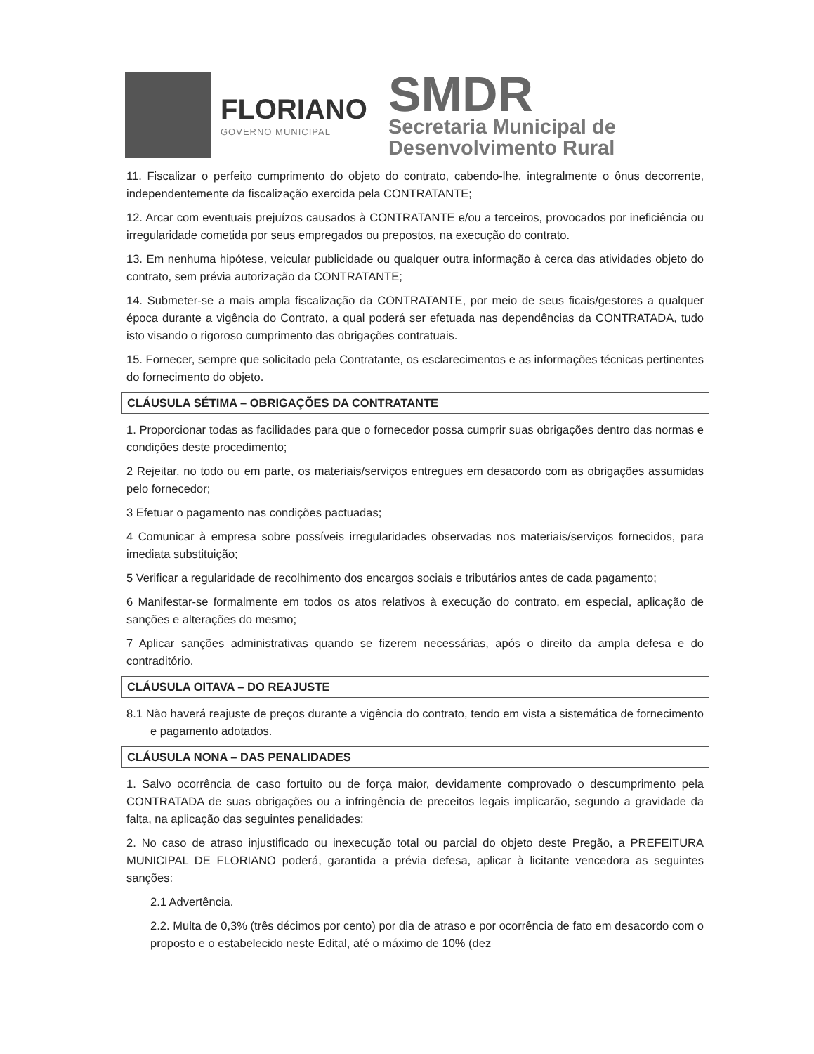FLORIANO
GOVERNO MUNICIPAL
SMDR
Secretaria Municipal de
Desenvolvimento Rural
11. Fiscalizar o perfeito cumprimento do objeto do contrato, cabendo-lhe, integralmente o ônus decorrente, independentemente da fiscalização exercida pela CONTRATANTE;
12. Arcar com eventuais prejuízos causados à CONTRATANTE e/ou a terceiros, provocados por ineficiência ou irregularidade cometida por seus empregados ou prepostos, na execução do contrato.
13. Em nenhuma hipótese, veicular publicidade ou qualquer outra informação à cerca das atividades objeto do contrato, sem prévia autorização da CONTRATANTE;
14. Submeter-se a mais ampla fiscalização da CONTRATANTE, por meio de seus ficais/gestores a qualquer época durante a vigência do Contrato, a qual poderá ser efetuada nas dependências da CONTRATADA, tudo isto visando o rigoroso cumprimento das obrigações contratuais.
15. Fornecer, sempre que solicitado pela Contratante, os esclarecimentos e as informações técnicas pertinentes do fornecimento do objeto.
CLÁUSULA SÉTIMA – OBRIGAÇÕES DA CONTRATANTE
1. Proporcionar todas as facilidades para que o fornecedor possa cumprir suas obrigações dentro das normas e condições deste procedimento;
2 Rejeitar, no todo ou em parte, os materiais/serviços entregues em desacordo com as obrigações assumidas pelo fornecedor;
3 Efetuar o pagamento nas condições pactuadas;
4 Comunicar à empresa sobre possíveis irregularidades observadas nos materiais/serviços fornecidos, para imediata substituição;
5 Verificar a regularidade de recolhimento dos encargos sociais e tributários antes de cada pagamento;
6 Manifestar-se formalmente em todos os atos relativos à execução do contrato, em especial, aplicação de sanções e alterações do mesmo;
7 Aplicar sanções administrativas quando se fizerem necessárias, após o direito da ampla defesa e do contraditório.
CLÁUSULA OITAVA – DO REAJUSTE
8.1 Não haverá reajuste de preços durante a vigência do contrato, tendo em vista a sistemática de fornecimento e pagamento adotados.
CLÁUSULA NONA – DAS PENALIDADES
1. Salvo ocorrência de caso fortuito ou de força maior, devidamente comprovado o descumprimento pela CONTRATADA de suas obrigações ou a infringência de preceitos legais implicarão, segundo a gravidade da falta, na aplicação das seguintes penalidades:
2. No caso de atraso injustificado ou inexecução total ou parcial do objeto deste Pregão, a PREFEITURA MUNICIPAL DE FLORIANO poderá, garantida a prévia defesa, aplicar à licitante vencedora as seguintes sanções:
2.1 Advertência.
2.2. Multa de 0,3% (três décimos por cento) por dia de atraso e por ocorrência de fato em desacordo com o proposto e o estabelecido neste Edital, até o máximo de 10% (dez